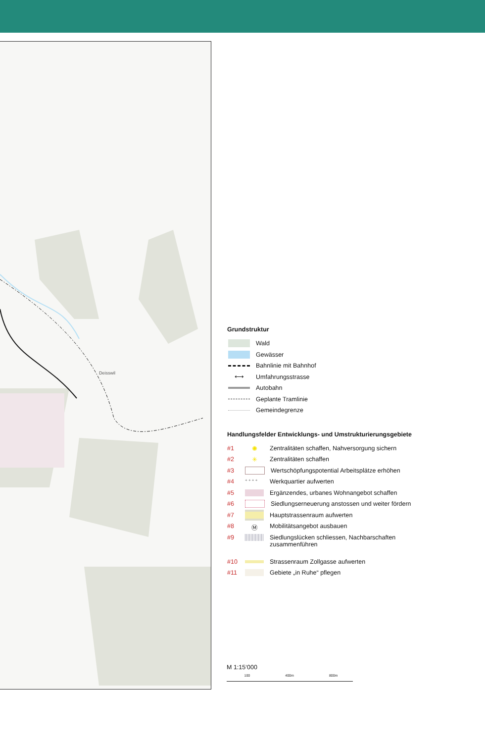Deisswil
Grundstruktur
Wald
Gewässer
Bahnlinie mit Bahnhof
⟷ Umfahrungsstrasse
Autobahn
Geplante Tramlinie
Gemeindegrenze
Handlungsfelder Entwicklungs- und Umstrukturierungsgebiete
#1 ✺ Zentralitäten schaffen, Nahversorgung sichern
#2 ✳ Zentralitäten schaffen
#3 Wertschöpfungspotential Arbeitsplätze erhöhen
#4 + + + + Werkquartier aufwerten
#5 Ergänzendes, urbanes Wohnangebot schaffen
#6 Siedlungserneuerung anstossen und weiter fördern
#7 Hauptstrassenraum aufwerten
#8 Ⓜ Mobilitätsangebot ausbauen
#9 Siedlungslücken schliessen, Nachbarschaften
zusammenführen
#10 Strassenraum Zollgasse aufwerten
#11 Gebiete „in Ruhe“ pflegen
M 1:15‘000
100 400m 800m